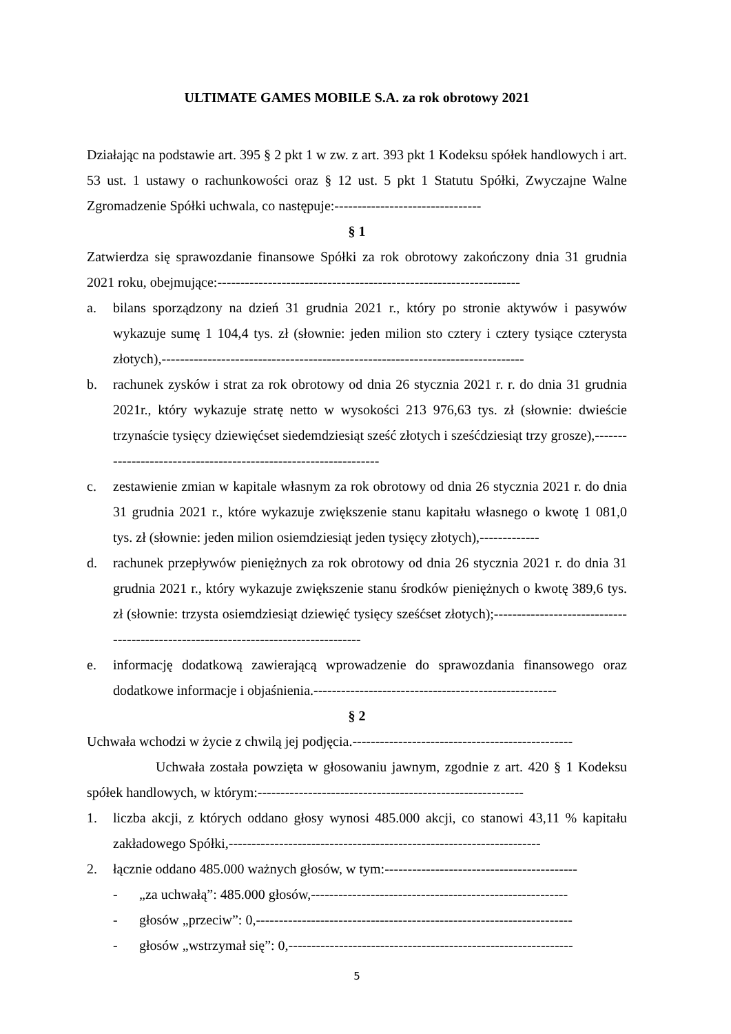ULTIMATE GAMES MOBILE S.A. za rok obrotowy 2021
Działając na podstawie art. 395 § 2 pkt 1 w zw. z art. 393 pkt 1 Kodeksu spółek handlowych i art. 53 ust. 1 ustawy o rachunkowości oraz § 12 ust. 5 pkt 1 Statutu Spółki, Zwyczajne Walne Zgromadzenie Spółki uchwala, co następuje:--------------------------------
§ 1
Zatwierdza się sprawozdanie finansowe Spółki za rok obrotowy zakończony dnia 31 grudnia 2021 roku, obejmujące:------------------------------------------------------------------
a. bilans sporządzony na dzień 31 grudnia 2021 r., który po stronie aktywów i pasywów wykazuje sumę 1 104,4 tys. zł (słownie: jeden milion sto cztery i cztery tysiące czterysta złotych),-------------------------------------------------------------------------------
b. rachunek zysków i strat za rok obrotowy od dnia 26 stycznia 2021 r. r. do dnia 31 grudnia 2021r., który wykazuje stratę netto w wysokości 213 976,63 tys. zł (słownie: dwieście trzynaście tysięcy dziewięćset siedemdziesiąt sześć złotych i sześćdziesiąt trzy grosze),-----------------------------------------------------------------
c. zestawienie zmian w kapitale własnym za rok obrotowy od dnia 26 stycznia 2021 r. do dnia 31 grudnia 2021 r., które wykazuje zwiększenie stanu kapitału własnego o kwotę 1 081,0 tys. zł (słownie: jeden milion osiemdziesiąt jeden tysięcy złotych),-------------
d. rachunek przepływów pieniężnych za rok obrotowy od dnia 26 stycznia 2021 r. do dnia 31 grudnia 2021 r., który wykazuje zwiększenie stanu środków pieniężnych o kwotę 389,6 tys. zł (słownie: trzysta osiemdziesiąt dziewięć tysięcy sześćset złotych);-----------------------------------------------------------------------------------
e. informację dodatkową zawierającą wprowadzenie do sprawozdania finansowego oraz dodatkowe informacje i objaśnienia.-----------------------------------------------------
§ 2
Uchwała wchodzi w życie z chwilą jej podjęcia.------------------------------------------------
Uchwała została powzięta w głosowaniu jawnym, zgodnie z art. 420 § 1 Kodeksu spółek handlowych, w którym:----------------------------------------------------------
1. liczba akcji, z których oddano głosy wynosi 485.000 akcji, co stanowi 43,11 % kapitału zakładowego Spółki,--------------------------------------------------------------------
2. łącznie oddano 485.000 ważnych głosów, w tym:------------------------------------------
- „za uchwałą”: 485.000 głosów,--------------------------------------------------------
- głosów „przeciw”: 0,---------------------------------------------------------------------
- głosów „wstrzymał się”: 0,--------------------------------------------------------------
5